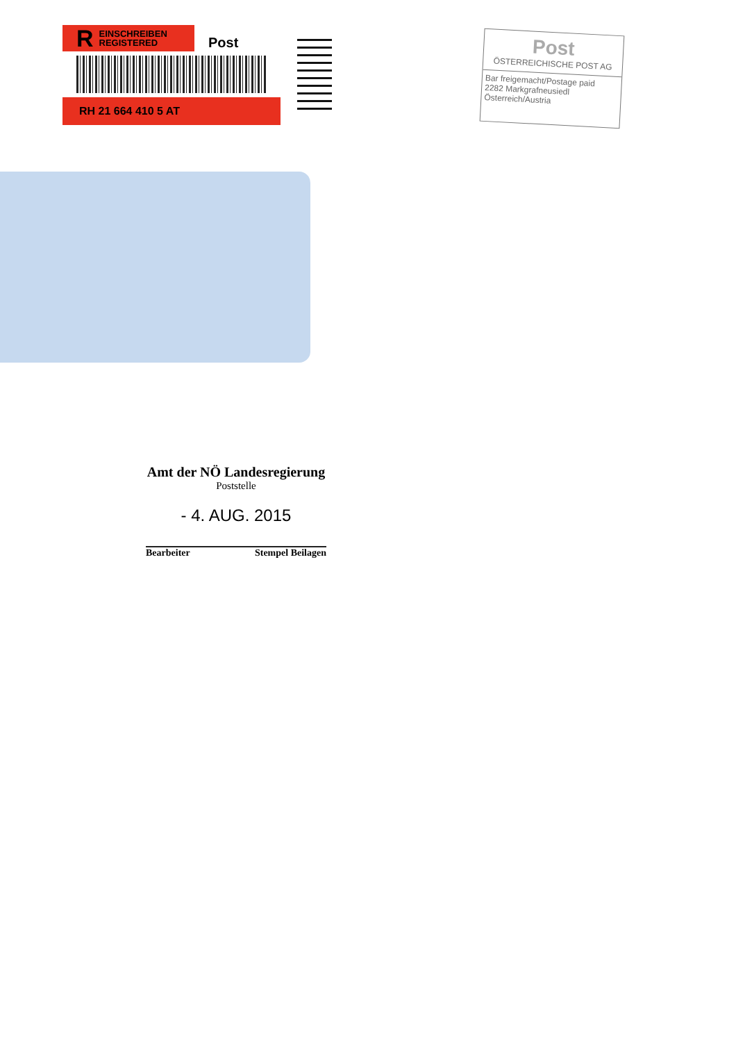R EINSCHREIBEN
REGISTERED
Post
RH 21 664 410 5 AT
Post
ÖSTERREICHISCHE POST AG
Bar freigemacht/Postage paid
2282 Markgrafneusiedl
Österreich/Austria
Amt der NÖ Landesregierung
Poststelle
- 4. AUG. 2015
Bearbeiter Stempel Beilagen